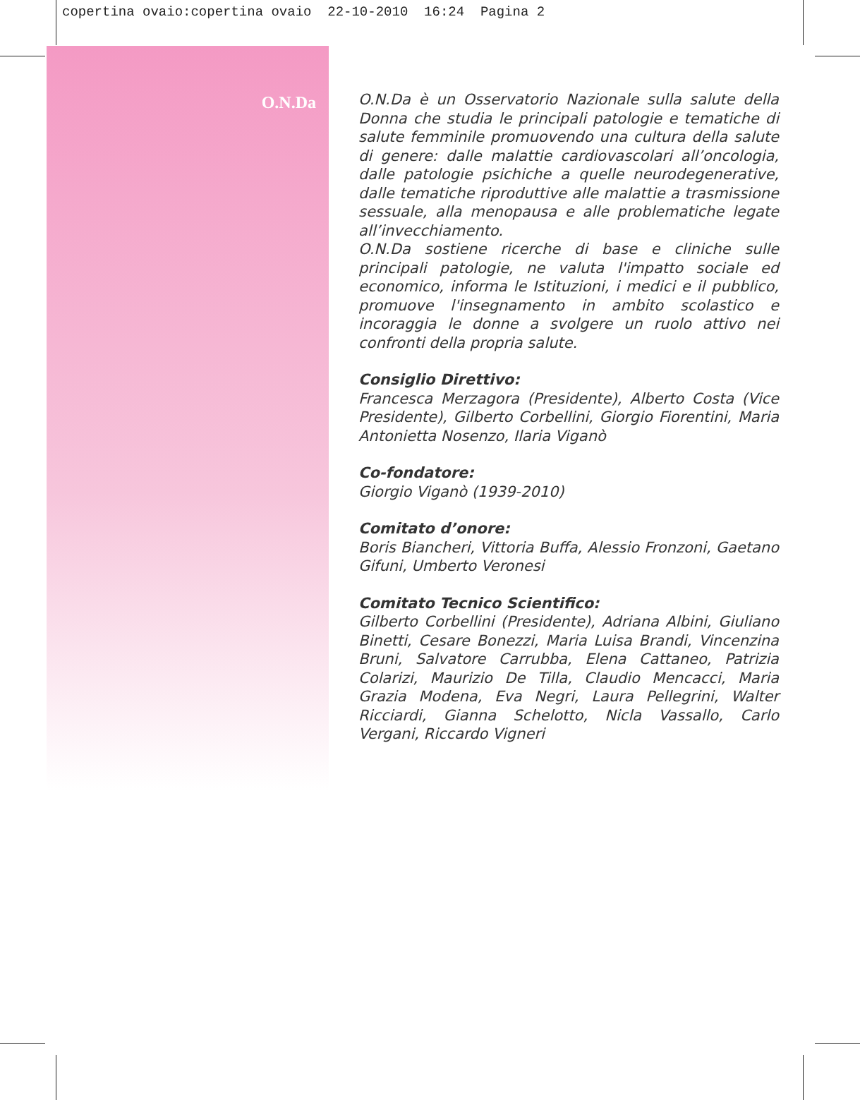copertina ovaio:copertina ovaio 22-10-2010 16:24 Pagina 2
O.N.Da
O.N.Da è un Osservatorio Nazionale sulla salute della Donna che studia le principali patologie e tematiche di salute femminile promuovendo una cultura della salute di genere: dalle malattie cardiovascolari all’oncologia, dalle patologie psichiche a quelle neurodegenerative, dalle tematiche riproduttive alle malattie a trasmissione sessuale, alla menopausa e alle problematiche legate all’invecchiamento.
O.N.Da sostiene ricerche di base e cliniche sulle principali patologie, ne valuta l'impatto sociale ed economico, informa le Istituzioni, i medici e il pubblico, promuove l'insegnamento in ambito scolastico e incoraggia le donne a svolgere un ruolo attivo nei confronti della propria salute.
Consiglio Direttivo:
Francesca Merzagora (Presidente), Alberto Costa (Vice Presidente), Gilberto Corbellini, Giorgio Fiorentini, Maria Antonietta Nosenzo, Ilaria Viganò
Co-fondatore:
Giorgio Viganò (1939-2010)
Comitato d’onore:
Boris Biancheri, Vittoria Buffa, Alessio Fronzoni, Gaetano Gifuni, Umberto Veronesi
Comitato Tecnico Scientifico:
Gilberto Corbellini (Presidente), Adriana Albini, Giuliano Binetti, Cesare Bonezzi, Maria Luisa Brandi, Vincenzina Bruni, Salvatore Carrubba, Elena Cattaneo, Patrizia Colarizi, Maurizio De Tilla, Claudio Mencacci, Maria Grazia Modena, Eva Negri, Laura Pellegrini, Walter Ricciardi, Gianna Schelotto, Nicla Vassallo, Carlo Vergani, Riccardo Vigneri